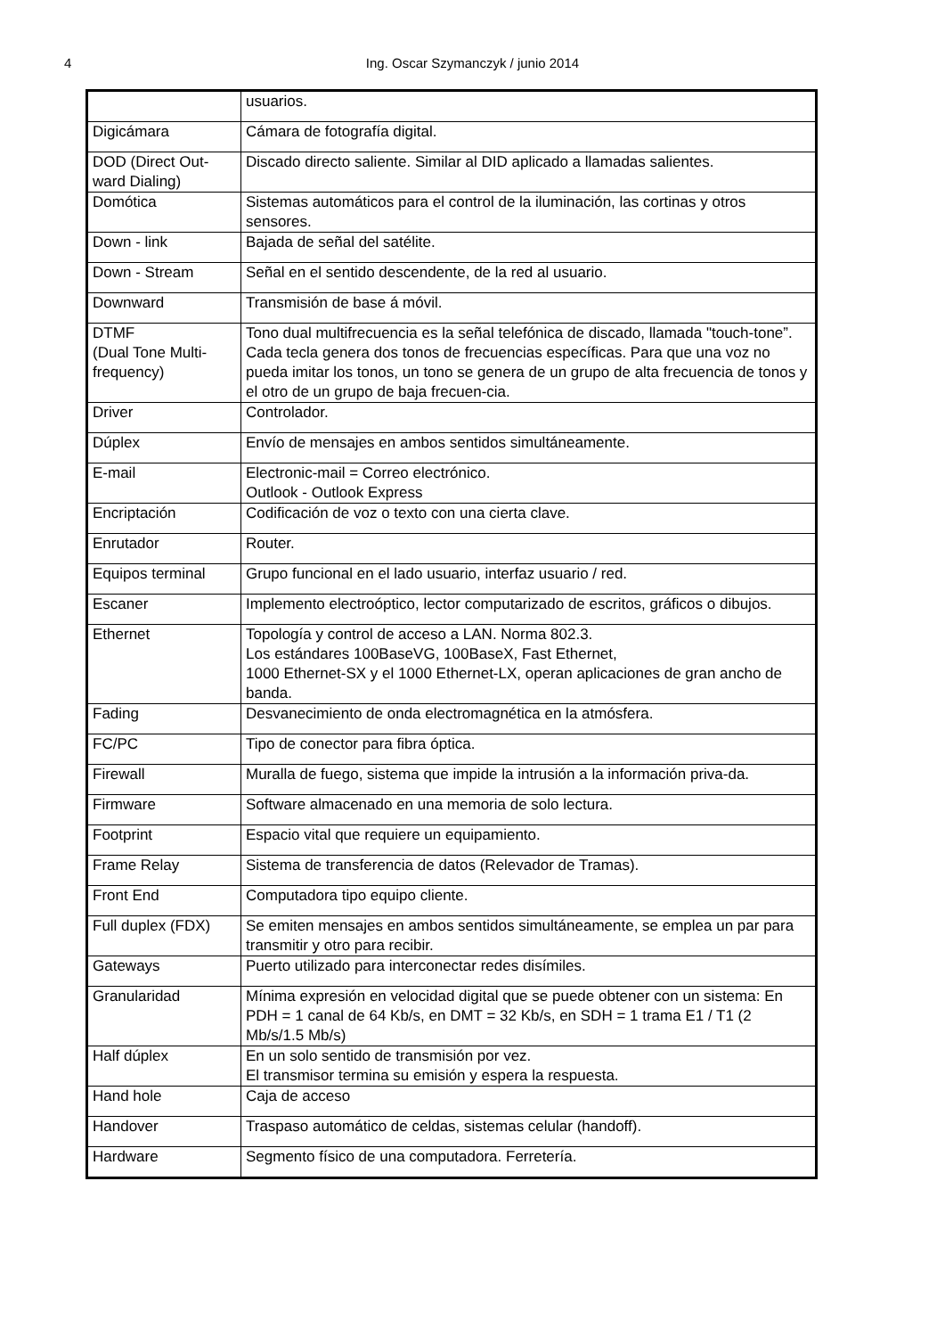4
Ing. Oscar Szymanczyk / junio 2014
| | usuarios. |
| Digicámara | Cámara de fotografía digital. |
| DOD (Direct Out-ward Dialing) | Discado directo saliente. Similar al DID aplicado a llamadas salientes. |
| Domótica | Sistemas automáticos para el control de la iluminación, las cortinas y otros sensores. |
| Down - link | Bajada de señal del satélite. |
| Down - Stream | Señal en el sentido descendente, de la red al usuario. |
| Downward | Transmisión de base á móvil. |
| DTMF (Dual Tone Multi-frequency) | Tono dual multifrecuencia es la señal telefónica de discado, llamada "touch-tone”. Cada tecla genera dos tonos de frecuencias específicas. Para que una voz no pueda imitar los tonos, un tono se genera de un grupo de alta frecuencia de tonos y el otro de un grupo de baja frecuen-cia. |
| Driver | Controlador. |
| Dúplex | Envío de mensajes en ambos sentidos simultáneamente. |
| E-mail | Electronic-mail = Correo electrónico. Outlook - Outlook Express |
| Encriptación | Codificación de voz o texto con una cierta clave. |
| Enrutador | Router. |
| Equipos terminal | Grupo funcional en el lado usuario, interfaz usuario / red. |
| Escaner | Implemento electroóptico, lector computarizado de escritos, gráficos o dibujos. |
| Ethernet | Topología y control de acceso a LAN. Norma 802.3. Los estándares 100BaseVG, 100BaseX, Fast Ethernet, 1000 Ethernet-SX y el 1000 Ethernet-LX, operan aplicaciones de gran ancho de banda. |
| Fading | Desvanecimiento de onda electromagnética en la atmósfera. |
| FC/PC | Tipo de conector para fibra óptica. |
| Firewall | Muralla de fuego, sistema que impide la intrusión a la información priva-da. |
| Firmware | Software almacenado en una memoria de solo lectura. |
| Footprint | Espacio vital que requiere un equipamiento. |
| Frame Relay | Sistema de transferencia de datos (Relevador de Tramas). |
| Front End | Computadora tipo equipo cliente. |
| Full duplex (FDX) | Se emiten mensajes en ambos sentidos simultáneamente, se emplea un par para transmitir y otro para recibir. |
| Gateways | Puerto utilizado para interconectar redes disímiles. |
| Granularidad | Mínima expresión en velocidad digital que se puede obtener con un sistema: En PDH = 1 canal de 64 Kb/s, en DMT = 32 Kb/s, en SDH = 1 trama E1 / T1 (2 Mb/s/1.5 Mb/s) |
| Half dúplex | En un solo sentido de transmisión por vez. El transmisor termina su emisión y espera la respuesta. |
| Hand hole | Caja de acceso |
| Handover | Traspaso automático de celdas, sistemas celular (handoff). |
| Hardware | Segmento físico de una computadora. Ferretería. |